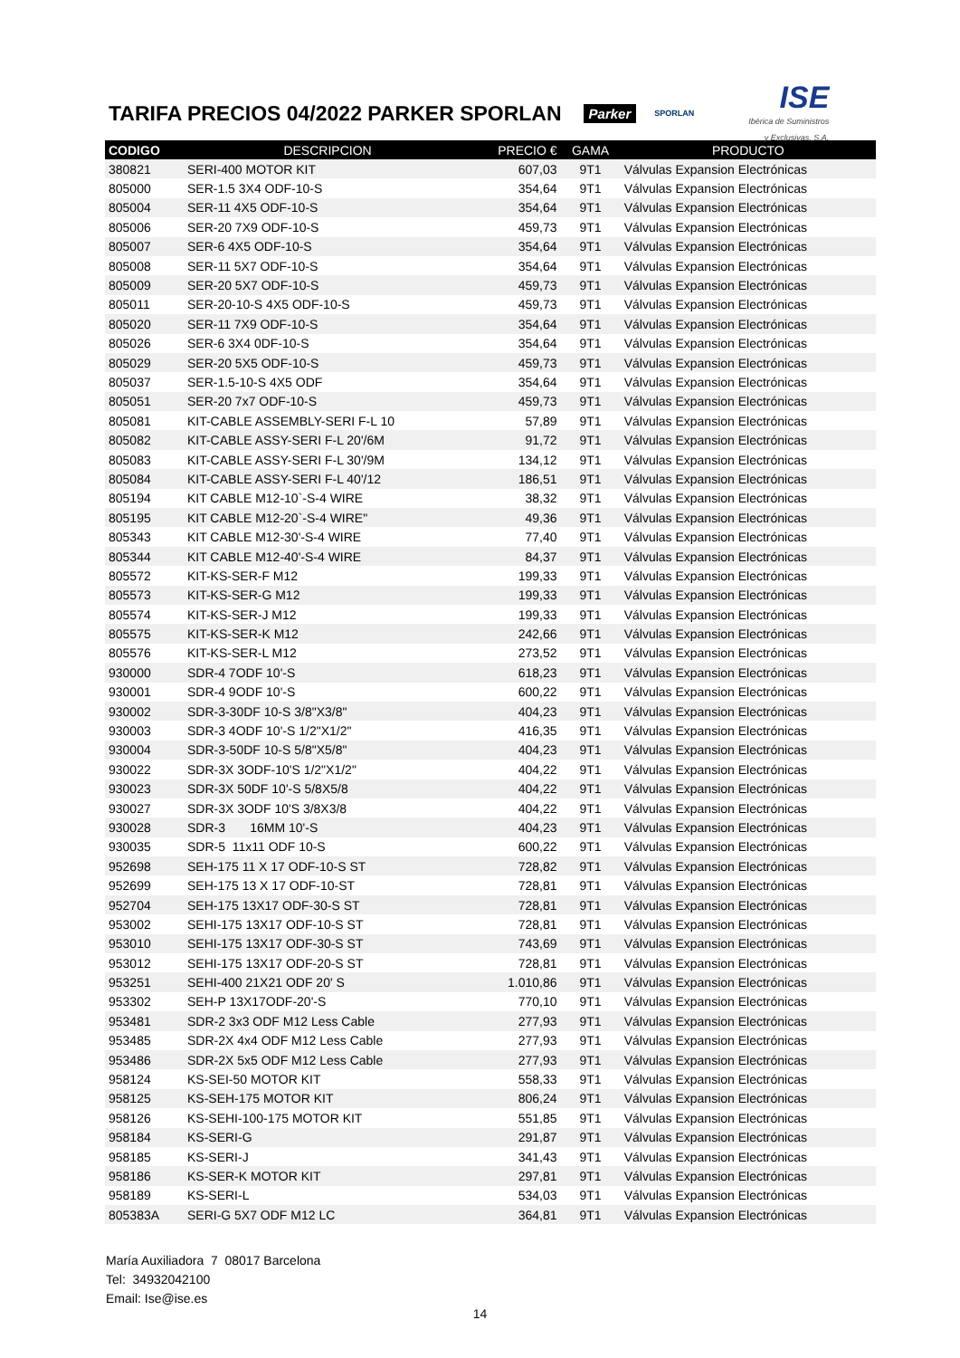TARIFA PRECIOS 04/2022 PARKER SPORLAN
Parker SPORLAN
ISE
Ibérica de Suministros
y Exclusivas, S.A.
| CODIGO | DESCRIPCION | PRECIO € | GAMA | PRODUCTO |
| --- | --- | --- | --- | --- |
| 380821 | SERI-400 MOTOR KIT | 607,03 | 9T1 | Válvulas Expansion Electrónicas |
| 805000 | SER-1.5 3X4 ODF-10-S | 354,64 | 9T1 | Válvulas Expansion Electrónicas |
| 805004 | SER-11 4X5 ODF-10-S | 354,64 | 9T1 | Válvulas Expansion Electrónicas |
| 805006 | SER-20 7X9 ODF-10-S | 459,73 | 9T1 | Válvulas Expansion Electrónicas |
| 805007 | SER-6 4X5 ODF-10-S | 354,64 | 9T1 | Válvulas Expansion Electrónicas |
| 805008 | SER-11 5X7 ODF-10-S | 354,64 | 9T1 | Válvulas Expansion Electrónicas |
| 805009 | SER-20 5X7 ODF-10-S | 459,73 | 9T1 | Válvulas Expansion Electrónicas |
| 805011 | SER-20-10-S 4X5 ODF-10-S | 459,73 | 9T1 | Válvulas Expansion Electrónicas |
| 805020 | SER-11 7X9 ODF-10-S | 354,64 | 9T1 | Válvulas Expansion Electrónicas |
| 805026 | SER-6 3X4 0DF-10-S | 354,64 | 9T1 | Válvulas Expansion Electrónicas |
| 805029 | SER-20 5X5 ODF-10-S | 459,73 | 9T1 | Válvulas Expansion Electrónicas |
| 805037 | SER-1.5-10-S 4X5 ODF | 354,64 | 9T1 | Válvulas Expansion Electrónicas |
| 805051 | SER-20 7x7 ODF-10-S | 459,73 | 9T1 | Válvulas Expansion Electrónicas |
| 805081 | KIT-CABLE ASSEMBLY-SERI F-L 10 | 57,89 | 9T1 | Válvulas Expansion Electrónicas |
| 805082 | KIT-CABLE ASSY-SERI F-L 20'/6M | 91,72 | 9T1 | Válvulas Expansion Electrónicas |
| 805083 | KIT-CABLE ASSY-SERI F-L 30'/9M | 134,12 | 9T1 | Válvulas Expansion Electrónicas |
| 805084 | KIT-CABLE ASSY-SERI F-L 40'/12 | 186,51 | 9T1 | Válvulas Expansion Electrónicas |
| 805194 | KIT CABLE M12-10`-S-4 WIRE | 38,32 | 9T1 | Válvulas Expansion Electrónicas |
| 805195 | KIT CABLE M12-20`-S-4 WIRE" | 49,36 | 9T1 | Válvulas Expansion Electrónicas |
| 805343 | KIT CABLE M12-30'-S-4 WIRE | 77,40 | 9T1 | Válvulas Expansion Electrónicas |
| 805344 | KIT CABLE M12-40'-S-4 WIRE | 84,37 | 9T1 | Válvulas Expansion Electrónicas |
| 805572 | KIT-KS-SER-F M12 | 199,33 | 9T1 | Válvulas Expansion Electrónicas |
| 805573 | KIT-KS-SER-G M12 | 199,33 | 9T1 | Válvulas Expansion Electrónicas |
| 805574 | KIT-KS-SER-J M12 | 199,33 | 9T1 | Válvulas Expansion Electrónicas |
| 805575 | KIT-KS-SER-K M12 | 242,66 | 9T1 | Válvulas Expansion Electrónicas |
| 805576 | KIT-KS-SER-L M12 | 273,52 | 9T1 | Válvulas Expansion Electrónicas |
| 930000 | SDR-4 7ODF 10'-S | 618,23 | 9T1 | Válvulas Expansion Electrónicas |
| 930001 | SDR-4 9ODF 10'-S | 600,22 | 9T1 | Válvulas Expansion Electrónicas |
| 930002 | SDR-3-30DF 10-S 3/8"X3/8" | 404,23 | 9T1 | Válvulas Expansion Electrónicas |
| 930003 | SDR-3 4ODF 10'-S 1/2"X1/2" | 416,35 | 9T1 | Válvulas Expansion Electrónicas |
| 930004 | SDR-3-50DF 10-S 5/8"X5/8" | 404,23 | 9T1 | Válvulas Expansion Electrónicas |
| 930022 | SDR-3X 3ODF-10'S 1/2"X1/2" | 404,22 | 9T1 | Válvulas Expansion Electrónicas |
| 930023 | SDR-3X 50DF 10'-S 5/8X5/8 | 404,22 | 9T1 | Válvulas Expansion Electrónicas |
| 930027 | SDR-3X 3ODF 10'S 3/8X3/8 | 404,22 | 9T1 | Válvulas Expansion Electrónicas |
| 930028 | SDR-3 16MM 10'-S | 404,23 | 9T1 | Válvulas Expansion Electrónicas |
| 930035 | SDR-5 11x11 ODF 10-S | 600,22 | 9T1 | Válvulas Expansion Electrónicas |
| 952698 | SEH-175 11 X 17 ODF-10-S ST | 728,82 | 9T1 | Válvulas Expansion Electrónicas |
| 952699 | SEH-175 13 X 17 ODF-10-ST | 728,81 | 9T1 | Válvulas Expansion Electrónicas |
| 952704 | SEH-175 13X17 ODF-30-S ST | 728,81 | 9T1 | Válvulas Expansion Electrónicas |
| 953002 | SEHI-175 13X17 ODF-10-S ST | 728,81 | 9T1 | Válvulas Expansion Electrónicas |
| 953010 | SEHI-175 13X17 ODF-30-S ST | 743,69 | 9T1 | Válvulas Expansion Electrónicas |
| 953012 | SEHI-175 13X17 ODF-20-S ST | 728,81 | 9T1 | Válvulas Expansion Electrónicas |
| 953251 | SEHI-400 21X21 ODF 20' S | 1.010,86 | 9T1 | Válvulas Expansion Electrónicas |
| 953302 | SEH-P 13X17ODF-20'-S | 770,10 | 9T1 | Válvulas Expansion Electrónicas |
| 953481 | SDR-2 3x3 ODF M12 Less Cable | 277,93 | 9T1 | Válvulas Expansion Electrónicas |
| 953485 | SDR-2X 4x4 ODF M12 Less Cable | 277,93 | 9T1 | Válvulas Expansion Electrónicas |
| 953486 | SDR-2X 5x5 ODF M12 Less Cable | 277,93 | 9T1 | Válvulas Expansion Electrónicas |
| 958124 | KS-SEI-50 MOTOR KIT | 558,33 | 9T1 | Válvulas Expansion Electrónicas |
| 958125 | KS-SEH-175 MOTOR KIT | 806,24 | 9T1 | Válvulas Expansion Electrónicas |
| 958126 | KS-SEHI-100-175 MOTOR KIT | 551,85 | 9T1 | Válvulas Expansion Electrónicas |
| 958184 | KS-SERI-G | 291,87 | 9T1 | Válvulas Expansion Electrónicas |
| 958185 | KS-SERI-J | 341,43 | 9T1 | Válvulas Expansion Electrónicas |
| 958186 | KS-SER-K MOTOR KIT | 297,81 | 9T1 | Válvulas Expansion Electrónicas |
| 958189 | KS-SERI-L | 534,03 | 9T1 | Válvulas Expansion Electrónicas |
| 805383A | SERI-G 5X7 ODF M12 LC | 364,81 | 9T1 | Válvulas Expansion Electrónicas |
María Auxiliadora 7 08017 Barcelona
Tel: 34932042100
Email: Ise@ise.es
14